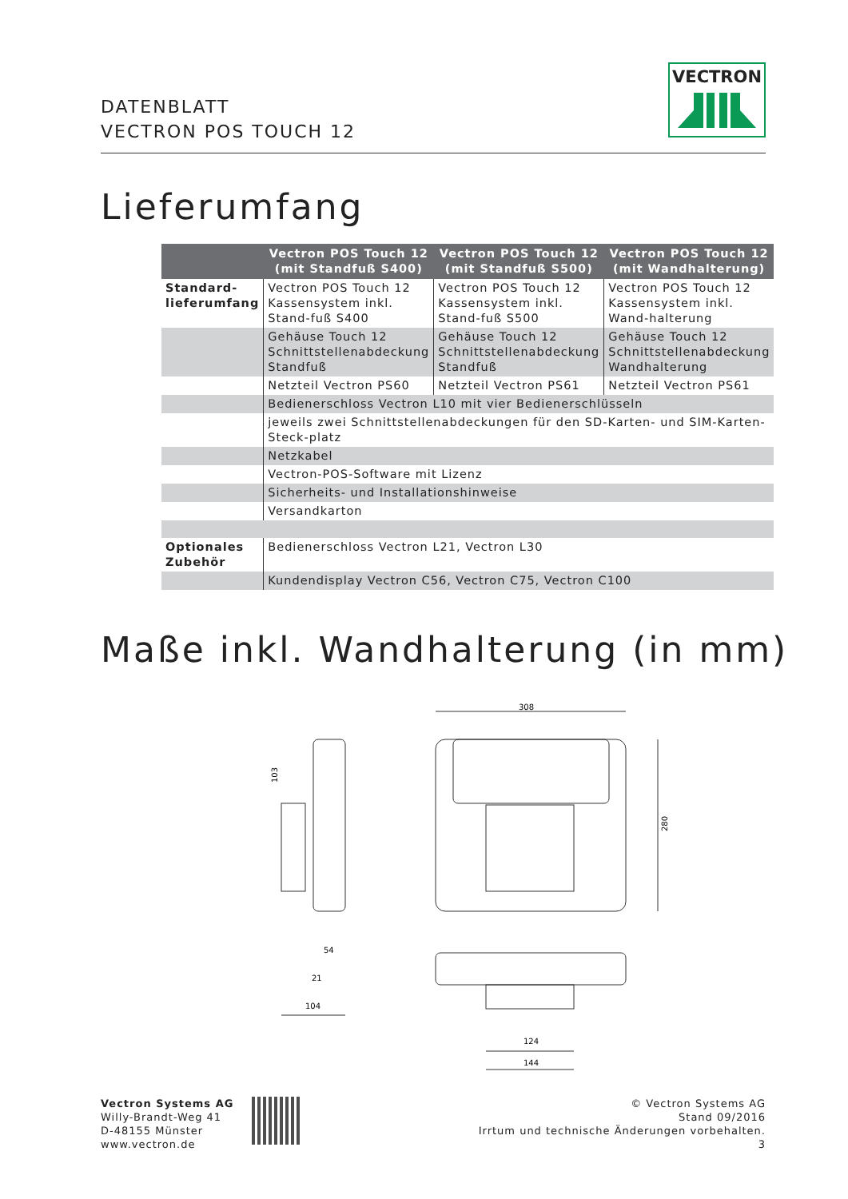DATENBLATT
VECTRON POS TOUCH 12
VECTRON
Lieferumfang
| | Vectron POS Touch 12 (mit Standfuß S400) | Vectron POS Touch 12 (mit Standfuß S500) | Vectron POS Touch 12 (mit Wandhalterung) |
| --- | --- | --- | --- |
| Standard- lieferumfang | Vectron POS Touch 12 Kassensystem inkl. Stand-fuß S400 | Vectron POS Touch 12 Kassensystem inkl. Stand-fuß S500 | Vectron POS Touch 12 Kassensystem inkl. Wand-halterung |
| | Gehäuse Touch 12 Schnittstellenabdeckung Standfuß | Gehäuse Touch 12 Schnittstellenabdeckung Standfuß | Gehäuse Touch 12 Schnittstellenabdeckung Wandhalterung |
| | Netzteil Vectron PS60 | Netzteil Vectron PS61 | Netzteil Vectron PS61 |
| | Bedienerschloss Vectron L10 mit vier Bedienerschlüsseln | | |
| | jeweils zwei Schnittstellenabdeckungen für den SD-Karten- und SIM-Karten-Steck-platz | | |
| | Netzkabel | | |
| | Vectron-POS-Software mit Lizenz | | |
| | Sicherheits- und Installationshinweise | | |
| | Versandkarton | | |
| Optionales Zubehör | Bedienerschloss Vectron L21, Vectron L30 | | |
| | Kundendisplay Vectron C56, Vectron C75, Vectron C100 | | |
Maße inkl. Wandhalterung (in mm)
308
280
103
54
21
104
124
144
Vectron Systems AG
Willy-Brandt-Weg 41
D-48155 Münster
www.vectron.de
© Vectron Systems AG
Stand 09/2016
Irrtum und technische Änderungen vorbehalten.
3